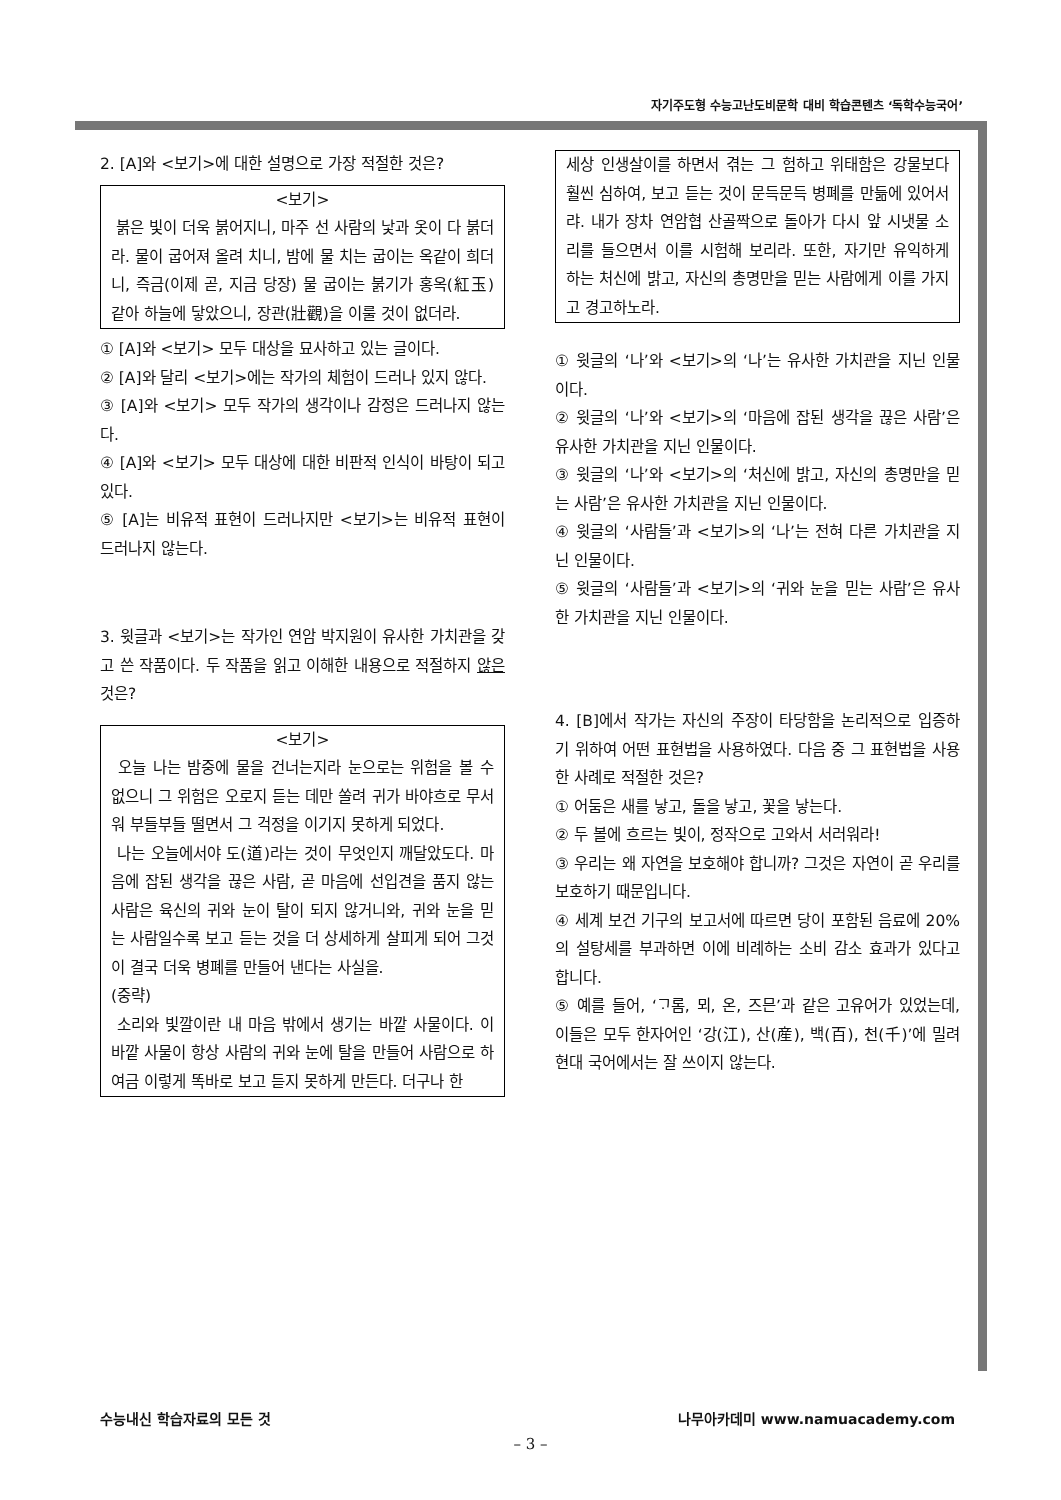자기주도형 수능고난도비문학 대비 학습콘텐츠 ‘독학수능국어’
2. [A]와 <보기>에 대한 설명으로 가장 적절한 것은?
<보기>
붉은 빛이 더욱 붉어지니, 마주 선 사람의 낯과 옷이 다 붉더라. 물이 굽어져 올려 치니, 밤에 물 치는 굽이는 옥같이 희더니, 즉금(이제 곧, 지금 당장) 물 굽이는 붉기가 홍옥(紅玉) 같아 하늘에 닿았으니, 장관(壯觀)을 이룰 것이 없더라.
① [A]와 <보기> 모두 대상을 묘사하고 있는 글이다.
② [A]와 달리 <보기>에는 작가의 체험이 드러나 있지 않다.
③ [A]와 <보기> 모두 작가의 생각이나 감정은 드러나지 않는다.
④ [A]와 <보기> 모두 대상에 대한 비판적 인식이 바탕이 되고 있다.
⑤ [A]는 비유적 표현이 드러나지만 <보기>는 비유적 표현이 드러나지 않는다.
3. 윗글과 <보기>는 작가인 연암 박지원이 유사한 가치관을 갖고 쓴 작품이다. 두 작품을 읽고 이해한 내용으로 적절하지 않은 것은?
<보기>
오늘 나는 밤중에 물을 건너는지라 눈으로는 위험을 볼 수 없으니 그 위험은 오로지 듣는 데만 쏠려 귀가 바야흐로 무서워 부들부들 떨면서 그 걱정을 이기지 못하게 되었다.
나는 오늘에서야 도(道)라는 것이 무엇인지 깨달았도다. 마음에 잡된 생각을 끊은 사람, 곧 마음에 선입견을 품지 않는 사람은 육신의 귀와 눈이 탈이 되지 않거니와, 귀와 눈을 믿는 사람일수록 보고 듣는 것을 더 상세하게 살피게 되어 그것이 결국 더욱 병폐를 만들어 낸다는 사실을.
(중략)
소리와 빛깔이란 내 마음 밖에서 생기는 바깥 사물이다. 이 바깥 사물이 항상 사람의 귀와 눈에 탈을 만들어 사람으로 하여금 이렇게 똑바로 보고 듣지 못하게 만든다. 더구나 한
세상 인생살이를 하면서 겪는 그 험하고 위태함은 강물보다 훨씬 심하여, 보고 듣는 것이 문득문득 병폐를 만듦에 있어서랴. 내가 장차 연암협 산골짝으로 돌아가 다시 앞 시냇물 소리를 들으면서 이를 시험해 보리라. 또한, 자기만 유익하게 하는 처신에 밝고, 자신의 총명만을 믿는 사람에게 이를 가지고 경고하노라.
① 윗글의 ‘나’와 <보기>의 ‘나’는 유사한 가치관을 지닌 인물이다.
② 윗글의 ‘나’와 <보기>의 ‘마음에 잡된 생각을 끊은 사람’은 유사한 가치관을 지닌 인물이다.
③ 윗글의 ‘나’와 <보기>의 ‘처신에 밝고, 자신의 총명만을 믿는 사람’은 유사한 가치관을 지닌 인물이다.
④ 윗글의 ‘사람들’과 <보기>의 ‘나’는 전혀 다른 가치관을 지닌 인물이다.
⑤ 윗글의 ‘사람들’과 <보기>의 ‘귀와 눈을 믿는 사람’은 유사한 가치관을 지닌 인물이다.
4. [B]에서 작가는 자신의 주장이 타당함을 논리적으로 입증하기 위하여 어떤 표현법을 사용하였다. 다음 중 그 표현법을 사용한 사례로 적절한 것은?
① 어둠은 새를 낳고, 돌을 낳고, 꽃을 낳는다.
② 두 볼에 흐르는 빛이, 정작으로 고와서 서러워라!
③ 우리는 왜 자연을 보호해야 합니까? 그것은 자연이 곧 우리를 보호하기 때문입니다.
④ 세계 보건 기구의 보고서에 따르면 당이 포함된 음료에 20%의 설탕세를 부과하면 이에 비례하는 소비 감소 효과가 있다고 합니다.
⑤ 예를 들어, ‘ᄀᆞ롬, 뫼, 온, 즈믄’과 같은 고유어가 있었는데, 이들은 모두 한자어인 ‘강(江), 산(産), 백(百), 천(千)’에 밀려 현대 국어에서는 잘 쓰이지 않는다.
수능내신 학습자료의 모든 것 나무아카데미 www.namuacademy.com
– 3 –